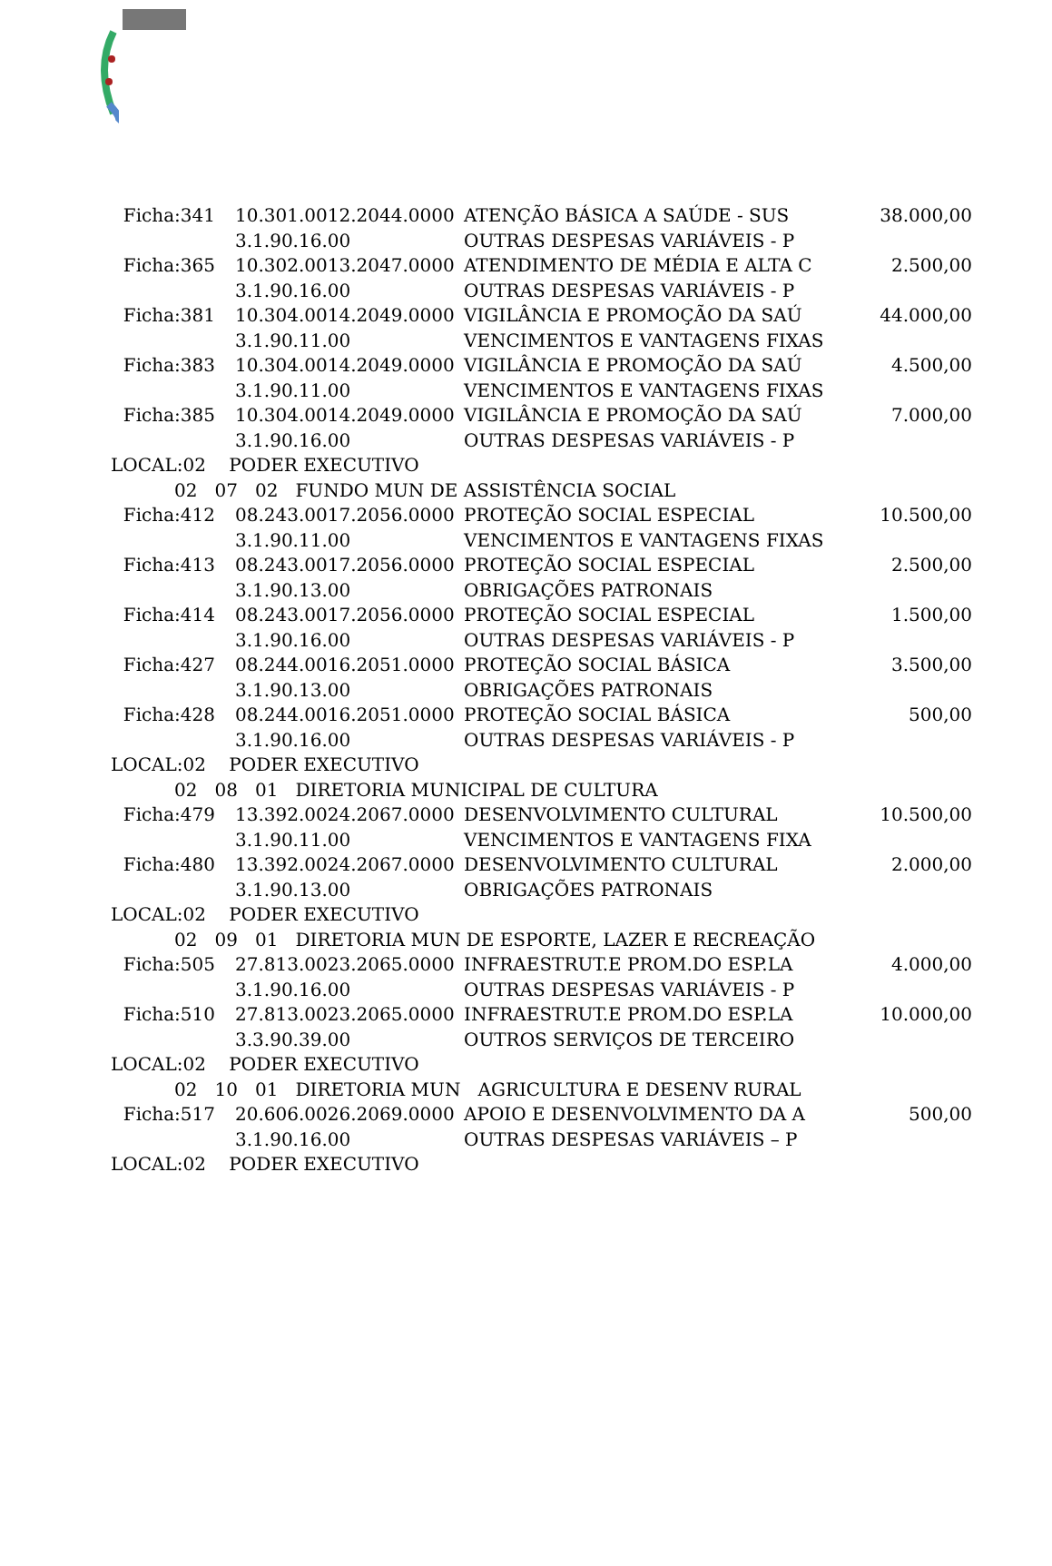| Ficha:341 | 10.301.0012.2044.0000 | ATENÇÃO BÁSICA A SAÚDE - SUS | 38.000,00 |
| | 3.1.90.16.00 | OUTRAS DESPESAS VARIÁVEIS - P | |
| Ficha:365 | 10.302.0013.2047.0000 | ATENDIMENTO DE MÉDIA E ALTA C | 2.500,00 |
| | 3.1.90.16.00 | OUTRAS DESPESAS VARIÁVEIS - P | |
| Ficha:381 | 10.304.0014.2049.0000 | VIGILÂNCIA E PROMOÇÃO DA SAÚ | 44.000,00 |
| | 3.1.90.11.00 | VENCIMENTOS E VANTAGENS FIXAS | |
| Ficha:383 | 10.304.0014.2049.0000 | VIGILÂNCIA E PROMOÇÃO DA SAÚ | 4.500,00 |
| | 3.1.90.11.00 | VENCIMENTOS E VANTAGENS FIXAS | |
| Ficha:385 | 10.304.0014.2049.0000 | VIGILÂNCIA E PROMOÇÃO DA SAÚ | 7.000,00 |
| | 3.1.90.16.00 | OUTRAS DESPESAS VARIÁVEIS - P | |
| LOCAL:02 PODER EXECUTIVO | | | |
| 02 07 02 FUNDO MUN DE ASSISTÊNCIA SOCIAL | | | |
| Ficha:412 | 08.243.0017.2056.0000 | PROTEÇÃO SOCIAL ESPECIAL | 10.500,00 |
| | 3.1.90.11.00 | VENCIMENTOS E VANTAGENS FIXAS | |
| Ficha:413 | 08.243.0017.2056.0000 | PROTEÇÃO SOCIAL ESPECIAL | 2.500,00 |
| | 3.1.90.13.00 | OBRIGAÇÕES PATRONAIS | |
| Ficha:414 | 08.243.0017.2056.0000 | PROTEÇÃO SOCIAL ESPECIAL | 1.500,00 |
| | 3.1.90.16.00 | OUTRAS DESPESAS VARIÁVEIS - P | |
| Ficha:427 | 08.244.0016.2051.0000 | PROTEÇÃO SOCIAL BÁSICA | 3.500,00 |
| | 3.1.90.13.00 | OBRIGAÇÕES PATRONAIS | |
| Ficha:428 | 08.244.0016.2051.0000 | PROTEÇÃO SOCIAL BÁSICA | 500,00 |
| | 3.1.90.16.00 | OUTRAS DESPESAS VARIÁVEIS - P | |
| LOCAL:02 PODER EXECUTIVO | | | |
| 02 08 01 DIRETORIA MUNICIPAL DE CULTURA | | | |
| Ficha:479 | 13.392.0024.2067.0000 | DESENVOLVIMENTO CULTURAL | 10.500,00 |
| | 3.1.90.11.00 | VENCIMENTOS E VANTAGENS FIXA | |
| Ficha:480 | 13.392.0024.2067.0000 | DESENVOLVIMENTO CULTURAL | 2.000,00 |
| | 3.1.90.13.00 | OBRIGAÇÕES PATRONAIS | |
| LOCAL:02 PODER EXECUTIVO | | | |
| 02 09 01 DIRETORIA MUN DE ESPORTE, LAZER E RECREAÇÃO | | | |
| Ficha:505 | 27.813.0023.2065.0000 | INFRAESTRUT.E PROM.DO ESP.LA | 4.000,00 |
| | 3.1.90.16.00 | OUTRAS DESPESAS VARIÁVEIS - P | |
| Ficha:510 | 27.813.0023.2065.0000 | INFRAESTRUT.E PROM.DO ESP.LA | 10.000,00 |
| | 3.3.90.39.00 | OUTROS SERVIÇOS DE TERCEIRO | |
| LOCAL:02 PODER EXECUTIVO | | | |
| 02 10 01 DIRETORIA MUN AGRICULTURA E DESENV RURAL | | | |
| Ficha:517 | 20.606.0026.2069.0000 | APOIO E DESENVOLVIMENTO DA A | 500,00 |
| | 3.1.90.16.00 | OUTRAS DESPESAS VARIÁVEIS – P | |
| LOCAL:02 PODER EXECUTIVO | | | |